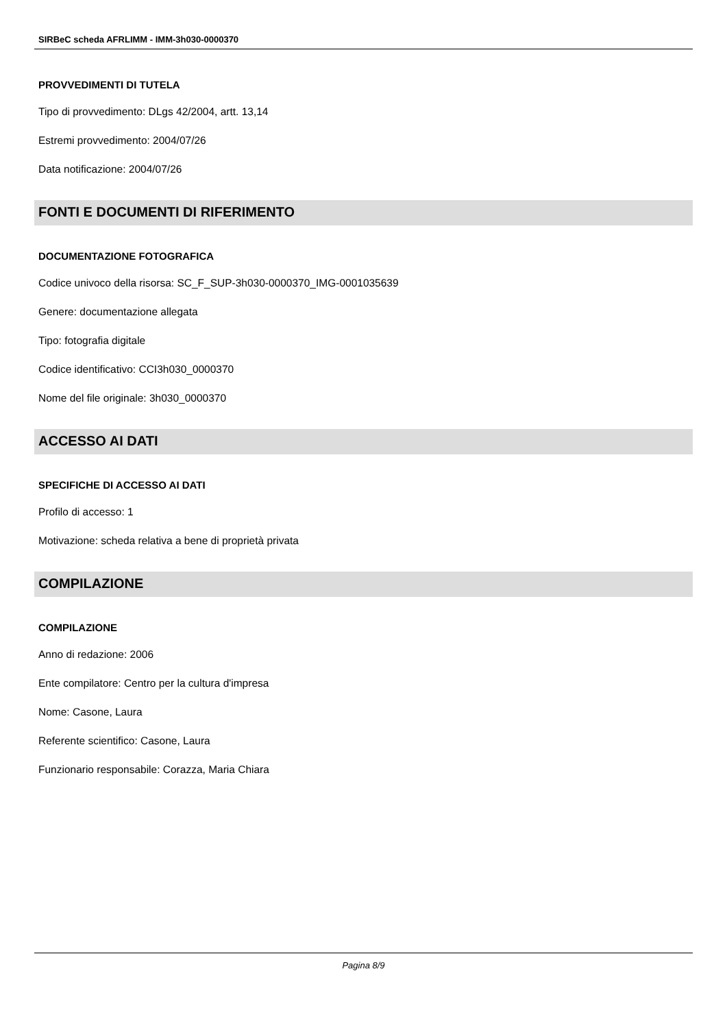SIRBeC scheda AFRLIMM - IMM-3h030-0000370
PROVVEDIMENTI DI TUTELA
Tipo di provvedimento: DLgs 42/2004, artt. 13,14
Estremi provvedimento: 2004/07/26
Data notificazione: 2004/07/26
FONTI E DOCUMENTI DI RIFERIMENTO
DOCUMENTAZIONE FOTOGRAFICA
Codice univoco della risorsa: SC_F_SUP-3h030-0000370_IMG-0001035639
Genere: documentazione allegata
Tipo: fotografia digitale
Codice identificativo: CCI3h030_0000370
Nome del file originale: 3h030_0000370
ACCESSO AI DATI
SPECIFICHE DI ACCESSO AI DATI
Profilo di accesso: 1
Motivazione: scheda relativa a bene di proprietà privata
COMPILAZIONE
COMPILAZIONE
Anno di redazione: 2006
Ente compilatore: Centro per la cultura d'impresa
Nome: Casone, Laura
Referente scientifico: Casone, Laura
Funzionario responsabile: Corazza, Maria Chiara
Pagina 8/9